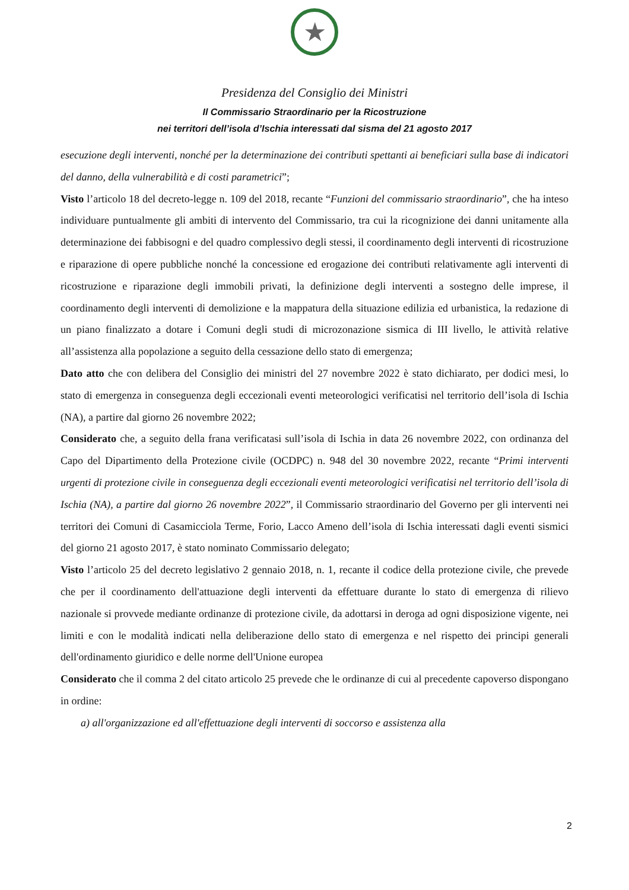★
Presidenza del Consiglio dei Ministri
Il Commissario Straordinario per la Ricostruzione
nei territori dell’isola d’Ischia interessati dal sisma del 21 agosto 2017
esecuzione degli interventi, nonché per la determinazione dei contributi spettanti ai beneficiari sulla base di indicatori del danno, della vulnerabilità e di costi parametrici”;
Visto l’articolo 18 del decreto-legge n. 109 del 2018, recante “Funzioni del commissario straordinario”, che ha inteso individuare puntualmente gli ambiti di intervento del Commissario, tra cui la ricognizione dei danni unitamente alla determinazione dei fabbisogni e del quadro complessivo degli stessi, il coordinamento degli interventi di ricostruzione e riparazione di opere pubbliche nonché la concessione ed erogazione dei contributi relativamente agli interventi di ricostruzione e riparazione degli immobili privati, la definizione degli interventi a sostegno delle imprese, il coordinamento degli interventi di demolizione e la mappatura della situazione edilizia ed urbanistica, la redazione di un piano finalizzato a dotare i Comuni degli studi di microzonazione sismica di III livello, le attività relative all’assistenza alla popolazione a seguito della cessazione dello stato di emergenza;
Dato atto che con delibera del Consiglio dei ministri del 27 novembre 2022 è stato dichiarato, per dodici mesi, lo stato di emergenza in conseguenza degli eccezionali eventi meteorologici verificatisi nel territorio dell’isola di Ischia (NA), a partire dal giorno 26 novembre 2022;
Considerato che, a seguito della frana verificatasi sull’isola di Ischia in data 26 novembre 2022, con ordinanza del Capo del Dipartimento della Protezione civile (OCDPC) n. 948 del 30 novembre 2022, recante “Primi interventi urgenti di protezione civile in conseguenza degli eccezionali eventi meteorologici verificatisi nel territorio dell’isola di Ischia (NA), a partire dal giorno 26 novembre 2022”, il Commissario straordinario del Governo per gli interventi nei territori dei Comuni di Casamicciola Terme, Forio, Lacco Ameno dell’isola di Ischia interessati dagli eventi sismici del giorno 21 agosto 2017, è stato nominato Commissario delegato;
Visto l’articolo 25 del decreto legislativo 2 gennaio 2018, n. 1, recante il codice della protezione civile, che prevede che per il coordinamento dell'attuazione degli interventi da effettuare durante lo stato di emergenza di rilievo nazionale si provvede mediante ordinanze di protezione civile, da adottarsi in deroga ad ogni disposizione vigente, nei limiti e con le modalità indicati nella deliberazione dello stato di emergenza e nel rispetto dei principi generali dell'ordinamento giuridico e delle norme dell'Unione europea
Considerato che il comma 2 del citato articolo 25 prevede che le ordinanze di cui al precedente capoverso dispongano in ordine:
a) all'organizzazione ed all'effettuazione degli interventi di soccorso e assistenza alla
2